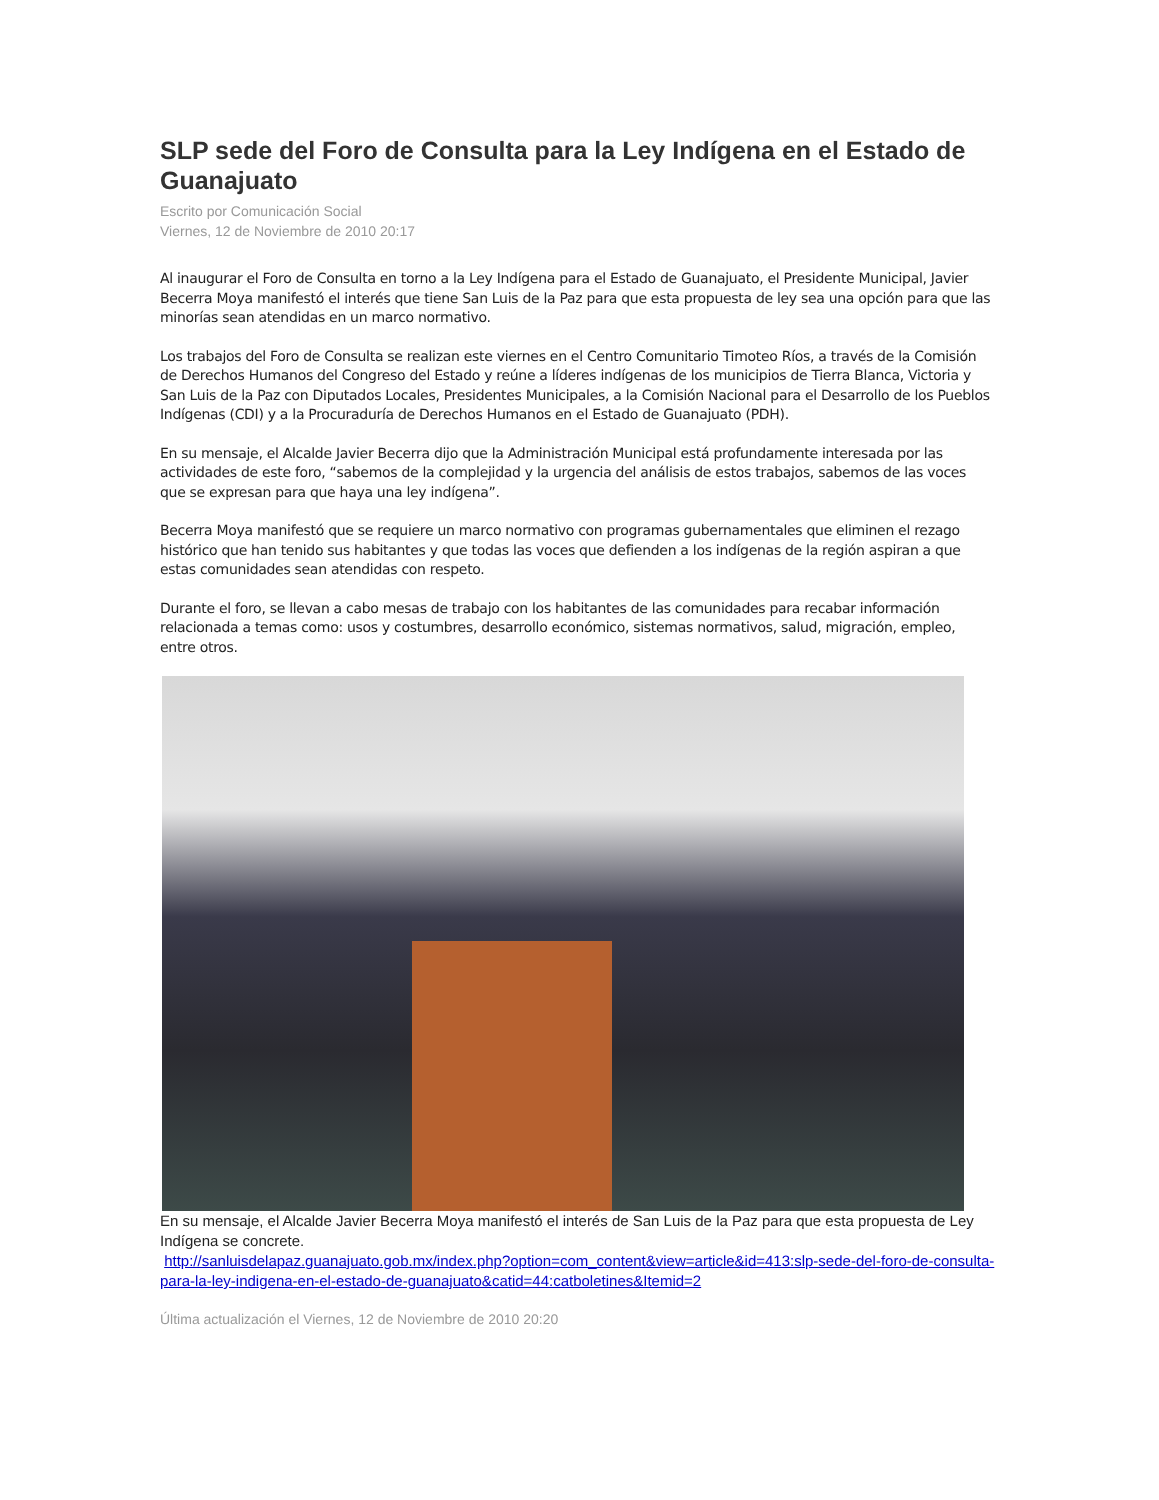SLP sede del Foro de Consulta para la Ley Indígena en el Estado de Guanajuato
Escrito por Comunicación Social
Viernes, 12 de Noviembre de 2010 20:17
Al inaugurar el Foro de Consulta en torno a la Ley Indígena para el Estado de Guanajuato, el Presidente Municipal, Javier Becerra Moya manifestó el interés que tiene San Luis de la Paz para que esta propuesta de ley sea una opción para que las minorías sean atendidas en un marco normativo.
Los trabajos del Foro de Consulta se realizan este viernes en el Centro Comunitario Timoteo Ríos, a través de la Comisión de Derechos Humanos del Congreso del Estado y reúne a líderes indígenas de los municipios de Tierra Blanca, Victoria y San Luis de la Paz con Diputados Locales, Presidentes Municipales, a la Comisión Nacional para el Desarrollo de los Pueblos Indígenas (CDI) y a la Procuraduría de Derechos Humanos en el Estado de Guanajuato (PDH).
En su mensaje, el Alcalde Javier Becerra dijo que la Administración Municipal está profundamente interesada por las actividades de este foro, “sabemos de la complejidad y la urgencia del análisis de estos trabajos, sabemos de las voces que se expresan para que haya una ley indígena”.
Becerra Moya manifestó que se requiere un marco normativo con programas gubernamentales que eliminen el rezago histórico que han tenido sus habitantes y que todas las voces que defienden a los indígenas de la región aspiran a que estas comunidades sean atendidas con respeto.
Durante el foro, se llevan a cabo mesas de trabajo con los habitantes de las comunidades para recabar información relacionada a temas como: usos y costumbres, desarrollo económico, sistemas normativos, salud, migración, empleo, entre otros.
En su mensaje, el Alcalde Javier Becerra Moya manifestó el interés de San Luis de la Paz para que esta propuesta de Ley Indígena se concrete.
http://sanluisdelapaz.guanajuato.gob.mx/index.php?option=com_content&view=article&id=413:slp-sede-del-foro-de-consulta-para-la-ley-indigena-en-el-estado-de-guanajuato&catid=44:catboletines&Itemid=2
Última actualización el Viernes, 12 de Noviembre de 2010 20:20